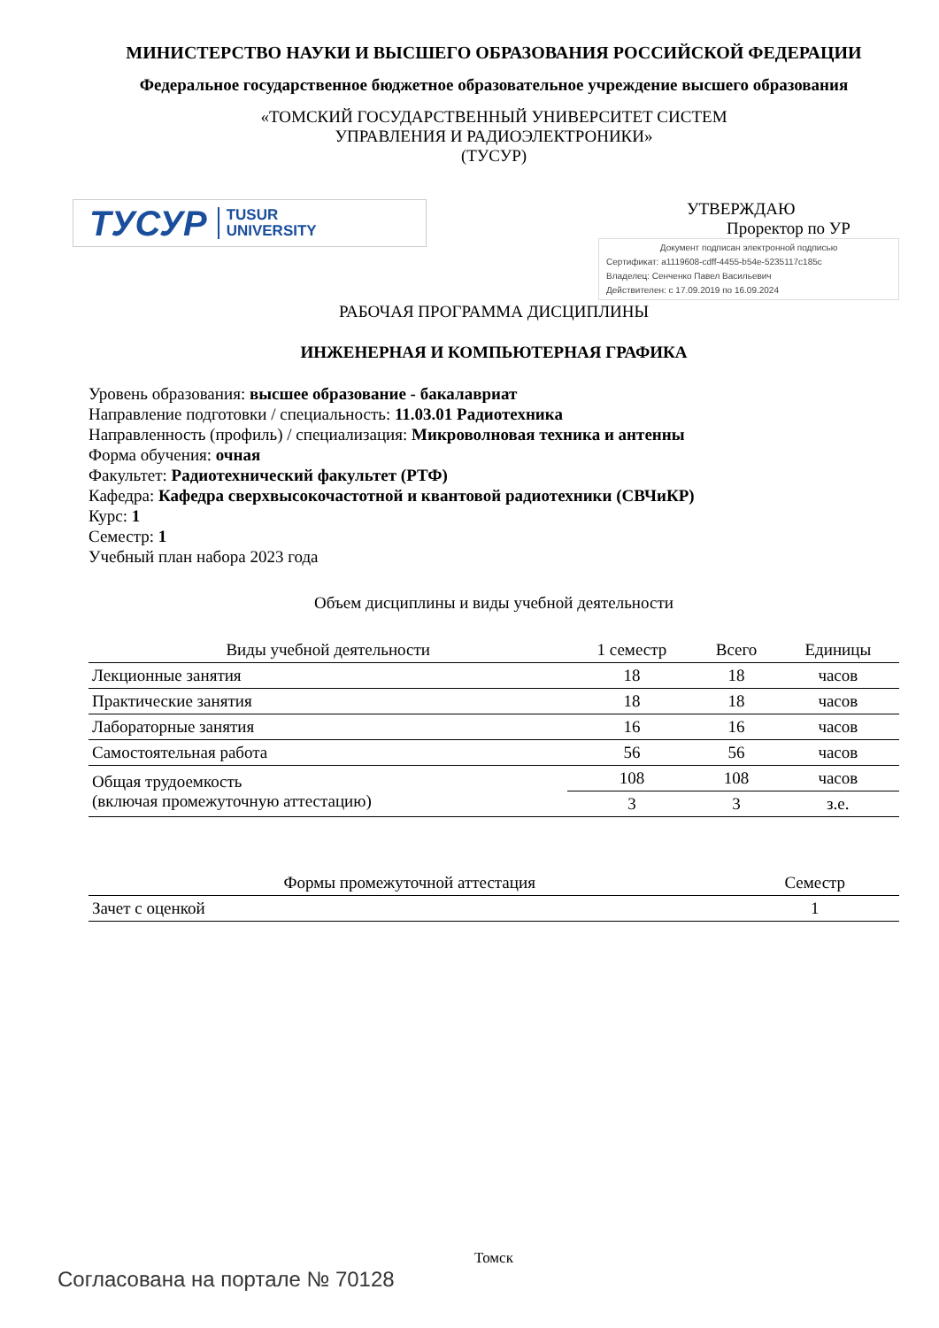МИНИСТЕРСТВО НАУКИ И ВЫСШЕГО ОБРАЗОВАНИЯ РОССИЙСКОЙ ФЕДЕРАЦИИ
Федеральное государственное бюджетное образовательное учреждение высшего образования
«ТОМСКИЙ ГОСУДАРСТВЕННЫЙ УНИВЕРСИТЕТ СИСТЕМ
УПРАВЛЕНИЯ И РАДИОЭЛЕКТРОНИКИ»
(ТУСУР)
ТУСУР TUSUR
UNIVERSITY
УТВЕРЖДАЮ
Проректор по УР
Документ подписан электронной подписью
Сертификат: a1119608-cdff-4455-b54e-5235117c185c
Владелец: Сенченко Павел Васильевич
Действителен: с 17.09.2019 по 16.09.2024
РАБОЧАЯ ПРОГРАММА ДИСЦИПЛИНЫ
ИНЖЕНЕРНАЯ И КОМПЬЮТЕРНАЯ ГРАФИКА
Уровень образования: высшее образование - бакалавриат
Направление подготовки / специальность: 11.03.01 Радиотехника
Направленность (профиль) / специализация: Микроволновая техника и антенны
Форма обучения: очная
Факультет: Радиотехнический факультет (РТФ)
Кафедра: Кафедра сверхвысокочастотной и квантовой радиотехники (СВЧиКР)
Курс: 1
Семестр: 1
Учебный план набора 2023 года
Объем дисциплины и виды учебной деятельности
| Виды учебной деятельности | 1 семестр | Всего | Единицы |
| --- | --- | --- | --- |
| Лекционные занятия | 18 | 18 | часов |
| Практические занятия | 18 | 18 | часов |
| Лабораторные занятия | 16 | 16 | часов |
| Самостоятельная работа | 56 | 56 | часов |
| Общая трудоемкость (включая промежуточную аттестацию) | 108 | 108 | часов |
| | 3 | 3 | з.е. |
| Формы промежуточной аттестация | Семестр |
| --- | --- |
| Зачет с оценкой | 1 |
Томск
Согласована на портале № 70128